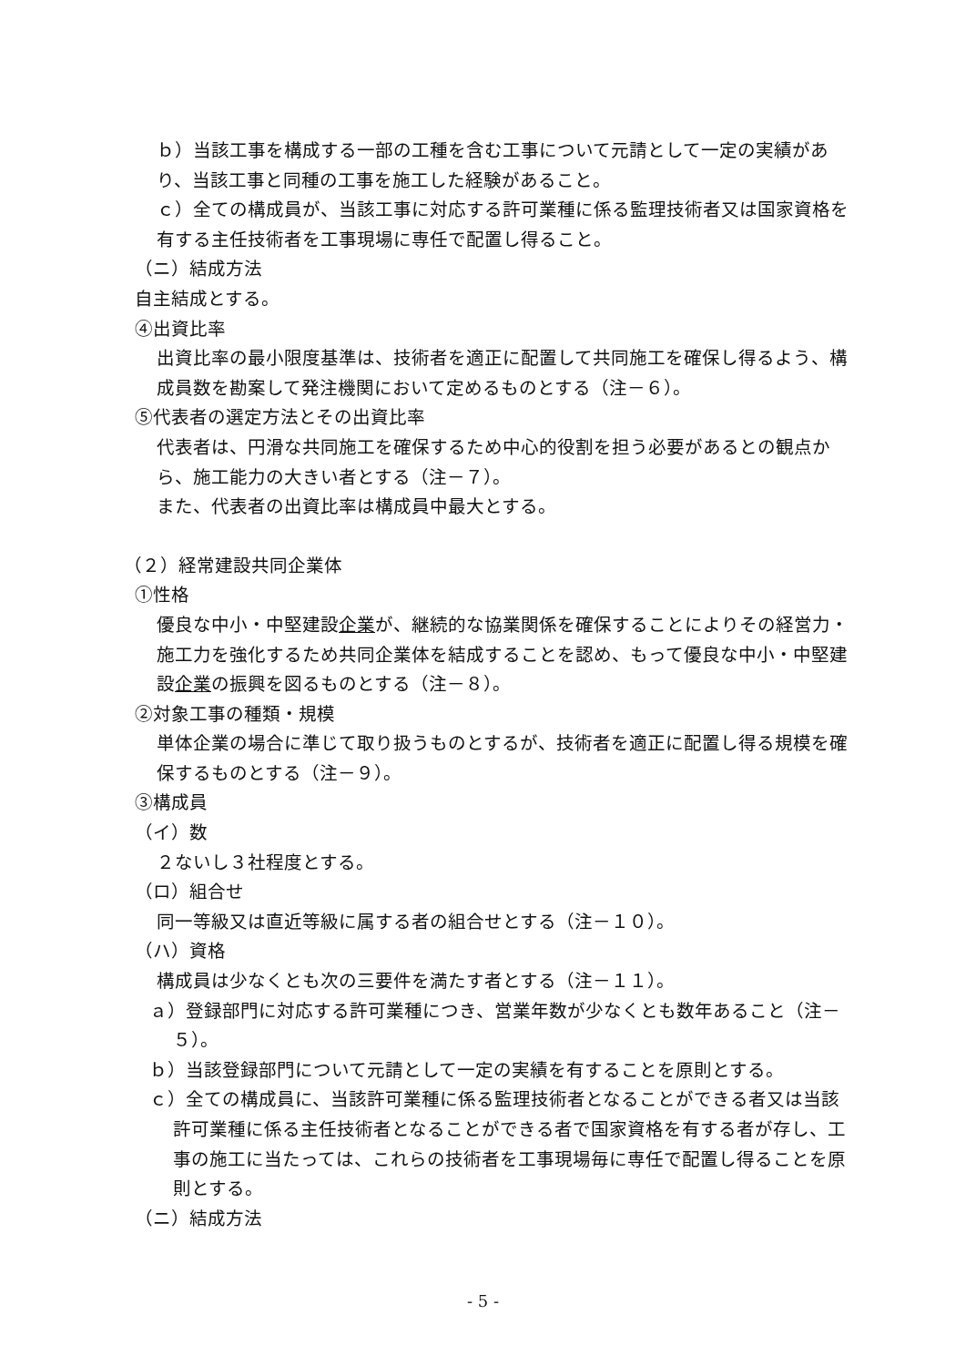ｂ）当該工事を構成する一部の工種を含む工事について元請として一定の実績があり、当該工事と同種の工事を施工した経験があること。
ｃ）全ての構成員が、当該工事に対応する許可業種に係る監理技術者又は国家資格を有する主任技術者を工事現場に専任で配置し得ること。
（ニ）結成方法
自主結成とする。
④出資比率
出資比率の最小限度基準は、技術者を適正に配置して共同施工を確保し得るよう、構成員数を勘案して発注機関において定めるものとする（注－６）。
⑤代表者の選定方法とその出資比率
代表者は、円滑な共同施工を確保するため中心的役割を担う必要があるとの観点から、施工能力の大きい者とする（注－７）。
また、代表者の出資比率は構成員中最大とする。
（２）経常建設共同企業体
①性格
優良な中小・中堅建設企業が、継続的な協業関係を確保することによりその経営力・施工力を強化するため共同企業体を結成することを認め、もって優良な中小・中堅建設企業の振興を図るものとする（注－８）。
②対象工事の種類・規模
単体企業の場合に準じて取り扱うものとするが、技術者を適正に配置し得る規模を確保するものとする（注－９）。
③構成員
（イ）数
２ないし３社程度とする。
（ロ）組合せ
同一等級又は直近等級に属する者の組合せとする（注－１０）。
（ハ）資格
構成員は少なくとも次の三要件を満たす者とする（注－１１）。
ａ）登録部門に対応する許可業種につき、営業年数が少なくとも数年あること（注－５）。
ｂ）当該登録部門について元請として一定の実績を有することを原則とする。
ｃ）全ての構成員に、当該許可業種に係る監理技術者となることができる者又は当該許可業種に係る主任技術者となることができる者で国家資格を有する者が存し、工事の施工に当たっては、これらの技術者を工事現場毎に専任で配置し得ることを原則とする。
（ニ）結成方法
- 5 -